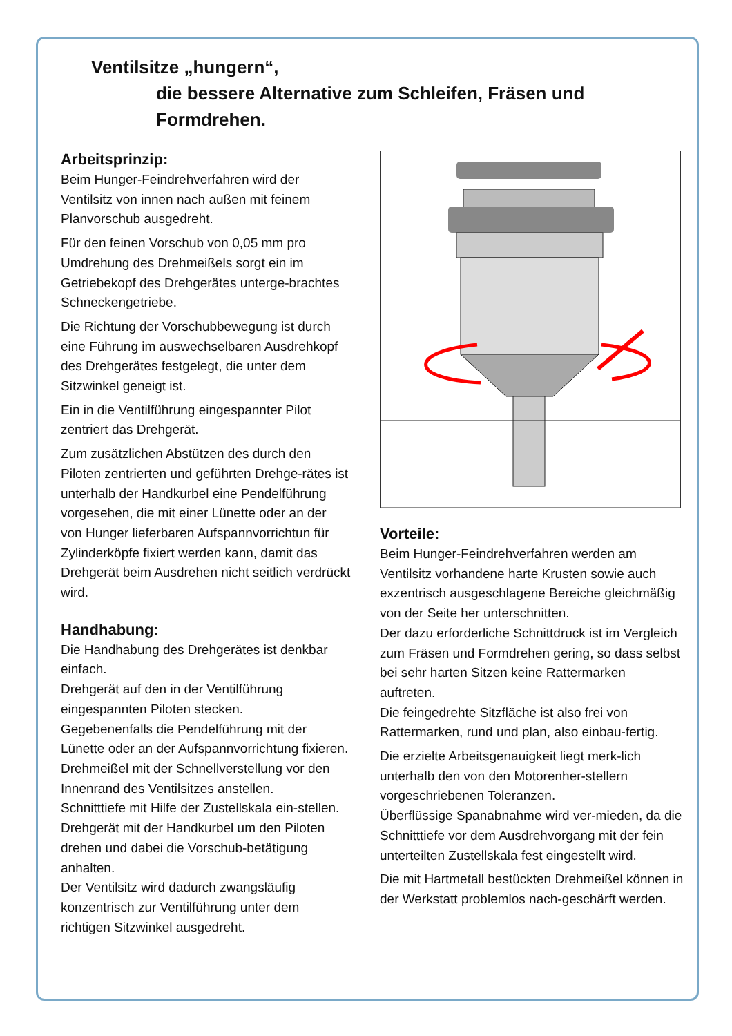Ventilsitze „hungern“,
die bessere Alternative zum Schleifen, Fräsen und
Formdrehen.
Arbeitsprinzip:
Beim Hunger-Feindrehverfahren wird der Ventilsitz von innen nach außen mit feinem Planvorschub ausgedreht.
Für den feinen Vorschub von 0,05 mm pro Umdrehung des Drehmeißels sorgt ein im Getriebekopf des Drehgerätes unterge-brachtes Schneckengetriebe.
Die Richtung der Vorschubbewegung ist durch eine Führung im auswechselbaren Ausdrehkopf des Drehgerätes festgelegt, die unter dem Sitzwinkel geneigt ist.
Ein in die Ventilführung eingespannter Pilot zentriert das Drehgerät.
Zum zusätzlichen Abstützen des durch den Piloten zentrierten und geführten Drehge-rätes ist unterhalb der Handkurbel eine Pendelführung vorgesehen, die mit einer Lünette oder an der von Hunger lieferbaren Aufspannvorrichtun für Zylinderköpfe fixiert werden kann, damit das Drehgerät beim Ausdrehen nicht seitlich verdrückt wird.
Handhabung:
Die Handhabung des Drehgerätes ist denkbar einfach.
Drehgerät auf den in der Ventilführung eingespannten Piloten stecken.
Gegebenenfalls die Pendelführung mit der Lünette oder an der Aufspannvorrichtung fixieren.
Drehmeißel mit der Schnellverstellung vor den Innenrand des Ventilsitzes anstellen.
Schnitttiefe mit Hilfe der Zustellskala ein-stellen.
Drehgerät mit der Handkurbel um den Piloten drehen und dabei die Vorschub-betätigung anhalten.
Der Ventilsitz wird dadurch zwangsläufig konzentrisch zur Ventilführung unter dem richtigen Sitzwinkel ausgedreht.
Vorteile:
Beim Hunger-Feindrehverfahren werden am Ventilsitz vorhandene harte Krusten sowie auch exzentrisch ausgeschlagene Bereiche gleichmäßig von der Seite her unterschnitten.
Der dazu erforderliche Schnittdruck ist im Vergleich zum Fräsen und Formdrehen gering, so dass selbst bei sehr harten Sitzen keine Rattermarken auftreten.
Die feingedrehte Sitzfläche ist also frei von Rattermarken, rund und plan, also einbau-fertig.
Die erzielte Arbeitsgenauigkeit liegt merk-lich unterhalb den von den Motorenher-stellern vorgeschriebenen Toleranzen.
Überflüssige Spanabnahme wird ver-mieden, da die Schnitttiefe vor dem Ausdrehvorgang mit der fein unterteilten Zustellskala fest eingestellt wird.
Die mit Hartmetall bestückten Drehmeißel können in der Werkstatt problemlos nach-geschärft werden.